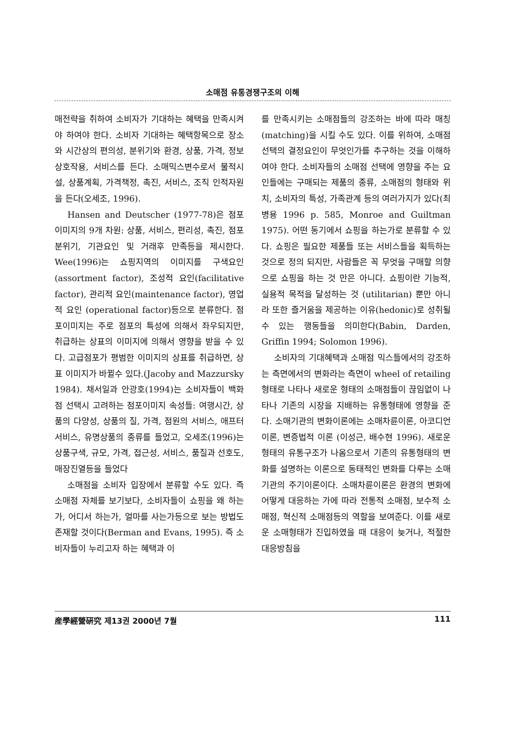소매점 유통경쟁구조의 이해
매전략을 취하여 소비자가 기대하는 혜택을 만족시켜야 하여야 한다. 소비자 기대하는 혜택항목으로 장소와 시간상의 편의성, 분위기와 환경, 상품, 가격, 정보상호작용, 서비스를 든다. 소매믹스변수로서 물적시설, 상품계획, 가격책정, 촉진, 서비스, 조직 인적자원을 든다(오세조, 1996).
Hansen and Deutscher (1977-78)은 점포이미지의 9개 차원: 상품, 서비스, 편리성, 촉진, 점포분위기, 기관요인 및 거래후 만족등을 제시한다. Wee(1996)는 쇼핑지역의 이미지를 구색요인(assortment factor), 조성적 요인(facilitative factor), 관리적 요인(maintenance factor), 영업적 요인 (operational factor)등으로 분류한다. 점포이미지는 주로 점포의 특성에 의해서 좌우되지만, 취급하는 상표의 이미지에 의해서 영향을 받을 수 있다. 고급점포가 평범한 이미지의 상표를 취급하면, 상표 이미지가 바뀔수 있다.(Jacoby and Mazzursky 1984). 채서일과 안광호(1994)는 소비자들이 백화점 선택시 고려하는 점포이미지 속성들: 여행시간, 상품의 다양성, 상품의 질, 가격, 점원의 서비스, 애프터 서비스, 유명상품의 종류를 들었고, 오세조(1996)는 상품구색, 규모, 가격, 접근성, 서비스, 품질과 선호도, 매장진열등을 들었다
소매점을 소비자 입장에서 분류할 수도 있다. 즉 소매점 자체를 보기보다, 소비자들이 쇼핑을 왜 하는가, 어디서 하는가, 얼마를 사는가등으로 보는 방법도 존재할 것이다(Berman and Evans, 1995). 즉 소비자들이 누리고자 하는 혜택과 이
를 만족시키는 소매점들의 강조하는 바에 따라 매칭(matching)을 시킬 수도 있다. 이를 위하여, 소매점 선택의 결정요인이 무엇인가를 추구하는 것을 이해하여야 한다. 소비자들의 소매점 선택에 영향을 주는 요인들에는 구매되는 제품의 종류, 소매점의 형태와 위치, 소비자의 특성, 가족관계 등의 여러가지가 있다(최병용 1996 p. 585, Monroe and Guiltman 1975). 어떤 동기에서 쇼핑을 하는가로 분류할 수 있다. 쇼핑은 필요한 제품들 또는 서비스들을 획득하는 것으로 정의 되지만, 사람들은 꼭 무엇을 구매할 의향으로 쇼핑을 하는 것 만은 아니다. 쇼핑이란 기능적, 실용적 목적을 달성하는 것 (utilitarian) 뿐만 아니라 또한 즐거움을 제공하는 이유(hedonic)로 성취될 수 있는 행동들을 의미한다(Babin, Darden, Griffin 1994; Solomon 1996).
소비자의 기대혜택과 소매점 믹스들에서의 강조하는 측면에서의 변화라는 측면이 wheel of retailing 형태로 나타나 새로운 형태의 소매점들이 끊임없이 나타나 기존의 시장을 지배하는 유통형태에 영향을 준다. 소매기관의 변화이론에는 소매차륜이론, 아코디언이론, 변증법적 이론 (이성근, 배수현 1996). 새로운 형태의 유통구조가 나옴으로서 기존의 유통형태의 변화를 설명하는 이론으로 동태적인 변화를 다루는 소매기관의 주기이론이다. 소매차륜이론은 환경의 변화에 어떻게 대응하는 가에 따라 전통적 소매점, 보수적 소매점, 혁신적 소매점등의 역할을 보여준다. 이를 새로운 소매형태가 진입하였을 때 대응이 늦거나, 적절한 대응방침을
産學經營硏究 제13권 2000년 7월 111